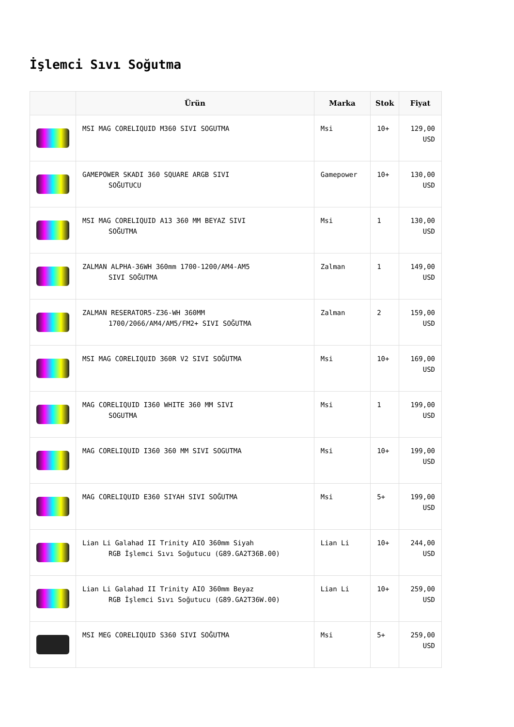İşlemci Sıvı Soğutma
| | Ürün | Marka | Stok | Fiyat |
| --- | --- | --- | --- | --- |
| | MSI MAG CORELIQUID M360 SIVI SOGUTMA | Msi | 10+ | 129,00 USD |
| | GAMEPOWER SKADI 360 SQUARE ARGB SIVI SOĞUTUCU | Gamepower | 10+ | 130,00 USD |
| | MSI MAG CORELIQUID A13 360 MM BEYAZ SIVI SOĞUTMA | Msi | 1 | 130,00 USD |
| | ZALMAN ALPHA-36WH 360mm 1700-1200/AM4-AM5 SIVI SOĞUTMA | Zalman | 1 | 149,00 USD |
| | ZALMAN RESERATOR5-Z36-WH 360MM 1700/2066/AM4/AM5/FM2+ SIVI SOĞUTMA | Zalman | 2 | 159,00 USD |
| | MSI MAG CORELIQUID 360R V2 SIVI SOĞUTMA | Msi | 10+ | 169,00 USD |
| | MAG CORELIQUID I360 WHITE 360 MM SIVI SOGUTMA | Msi | 1 | 199,00 USD |
| | MAG CORELIQUID I360 360 MM SIVI SOGUTMA | Msi | 10+ | 199,00 USD |
| | MAG CORELIQUID E360 SIYAH SIVI SOĞUTMA | Msi | 5+ | 199,00 USD |
| | Lian Li Galahad II Trinity AIO 360mm Siyah RGB İşlemci Sıvı Soğutucu (G89.GA2T36B.00) | Lian Li | 10+ | 244,00 USD |
| | Lian Li Galahad II Trinity AIO 360mm Beyaz RGB İşlemci Sıvı Soğutucu (G89.GA2T36W.00) | Lian Li | 10+ | 259,00 USD |
| | MSI MEG CORELIQUID S360 SIVI SOĞUTMA | Msi | 5+ | 259,00 USD |